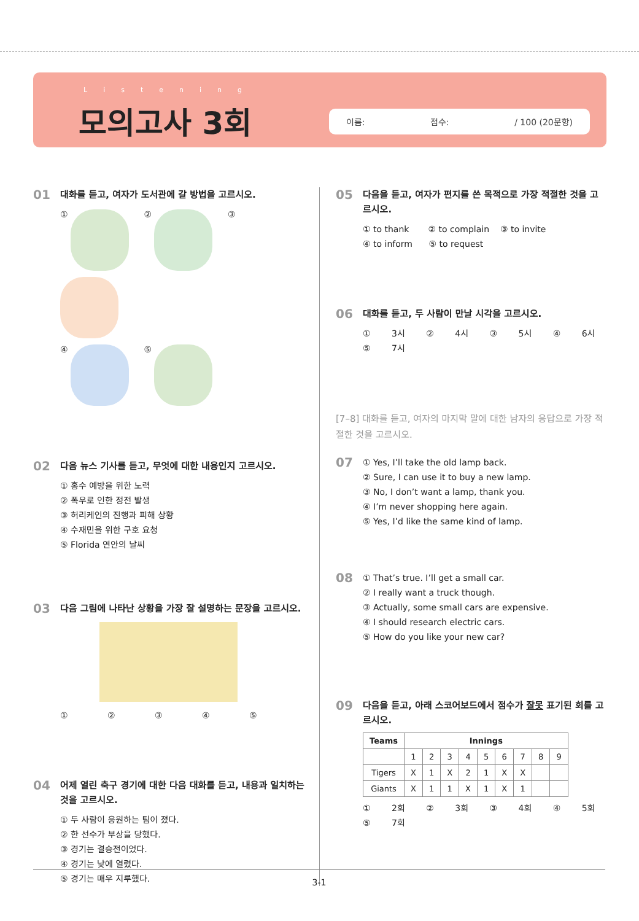Listening
모의고사 3회 이름: 점수: / 100 (20문항)
01 대화를 듣고, 여자가 도서관에 갈 방법을 고르시오.
① ② ③
④ ⑤
02 다음 뉴스 기사를 듣고, 무엇에 대한 내용인지 고르시오.
① 홍수 예방을 위한 노력
② 폭우로 인한 정전 발생
③ 허리케인의 진행과 피해 상황
④ 수재민을 위한 구호 요청
⑤ Florida 연안의 날씨
03 다음 그림에 나타난 상황을 가장 잘 설명하는 문장을 고르시오.
① ② ③ ④ ⑤
04 어제 열린 축구 경기에 대한 다음 대화를 듣고, 내용과 일치하는 것을 고르시오.
① 두 사람이 응원하는 팀이 졌다.
② 한 선수가 부상을 당했다.
③ 경기는 결승전이었다.
④ 경기는 낮에 열렸다.
⑤ 경기는 매우 지루했다.
05 다음을 듣고, 여자가 편지를 쓴 목적으로 가장 적절한 것을 고르시오.
① to thank ② to complain ③ to invite
④ to inform ⑤ to request
06 대화를 듣고, 두 사람이 만날 시각을 고르시오.
① 3시 ② 4시 ③ 5시 ④ 6시 ⑤ 7시
[7–8] 대화를 듣고, 여자의 마지막 말에 대한 남자의 응답으로 가장 적절한 것을 고르시오.
07 ① Yes, I’ll take the old lamp back.
② Sure, I can use it to buy a new lamp.
③ No, I don’t want a lamp, thank you.
④ I’m never shopping here again.
⑤ Yes, I’d like the same kind of lamp.
08 ① That’s true. I’ll get a small car.
② I really want a truck though.
③ Actually, some small cars are expensive.
④ I should research electric cars.
⑤ How do you like your new car?
09 다음을 듣고, 아래 스코어보드에서 점수가 잘못 표기된 회를 고르시오.
| Teams | Innings | | | | | | | | |
| --- | --- | --- | --- | --- | --- | --- | --- | --- | --- |
| | 1 | 2 | 3 | 4 | 5 | 6 | 7 | 8 | 9 |
| Tigers | X | 1 | X | 2 | 1 | X | X | | |
| Giants | X | 1 | 1 | X | 1 | X | 1 | | |
① 2회 ② 3회 ③ 4회 ④ 5회 ⑤ 7회
3-1